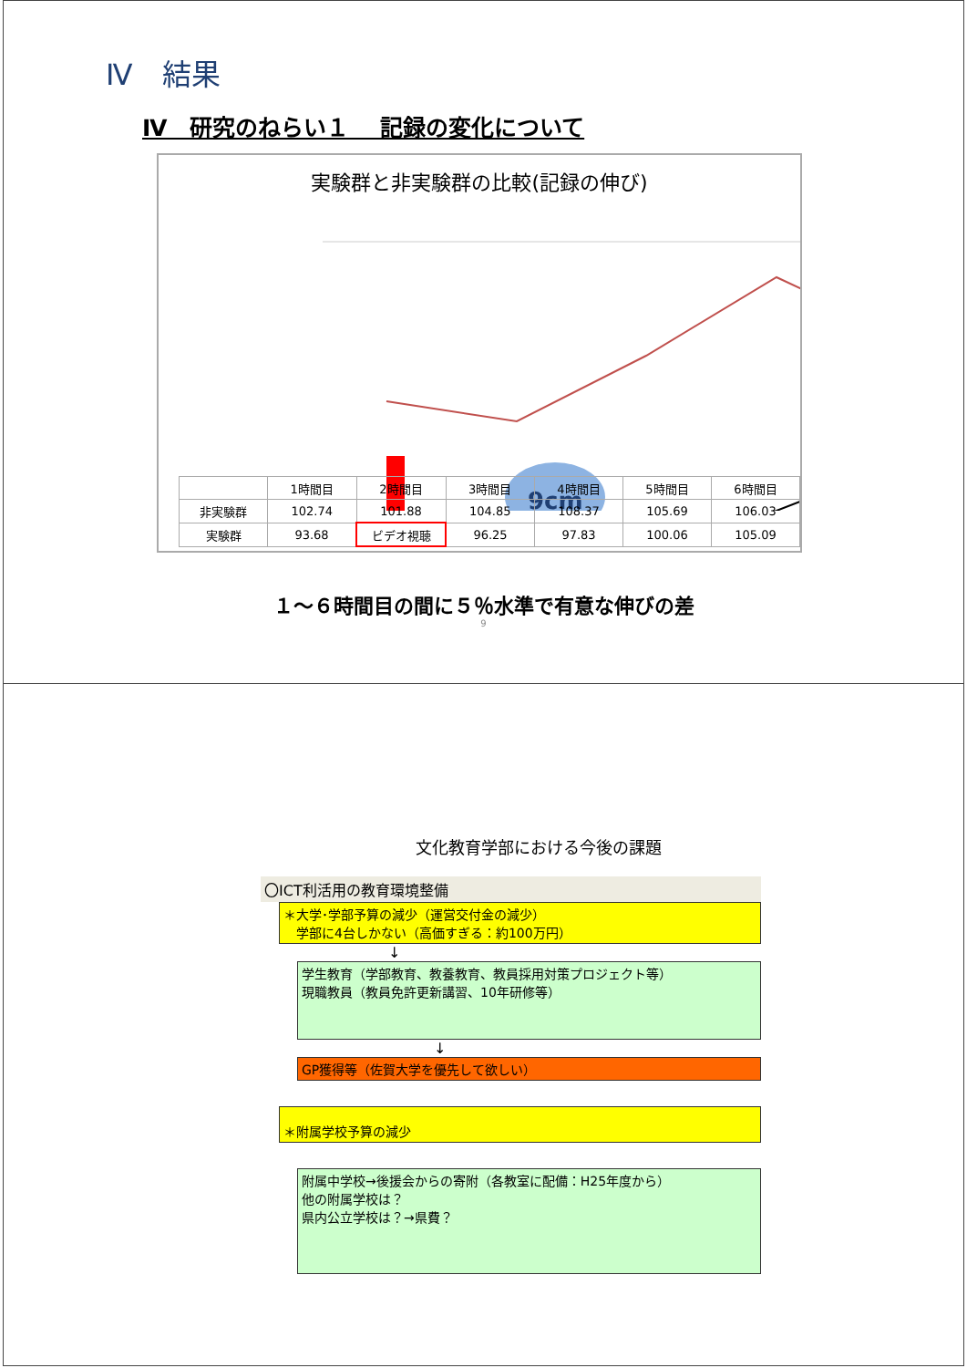Ⅳ　結果
Ⅳ　研究のねらい１　 記録の変化について
実験群と非実験群の比較(記録の伸び)
9cm
| | 1時間目 | 2時間目 | 3時間目 | 4時間目 | 5時間目 | 6時間目 |
| --- | --- | --- | --- | --- | --- | --- |
| 非実験群 | 102.74 | 101.88 | 104.85 | 108.37 | 105.69 | 106.03 |
| 実験群 | 93.68 | ビデオ視聴 | 96.25 | 97.83 | 100.06 | 105.09 |
１～６時間目の間に５％水準で有意な伸びの差
9
文化教育学部における今後の課題
〇ICT利活用の教育環境整備
＊大学･学部予算の減少（運営交付金の減少）
　学部に4台しかない（高価すぎる：約100万円）
↓
学生教育（学部教育、教養教育、教員採用対策プロジェクト等）
現職教員（教員免許更新講習、10年研修等）
↓
GP獲得等（佐賀大学を優先して欲しい）
＊附属学校予算の減少
附属中学校→後援会からの寄附（各教室に配備：H25年度から）
他の附属学校は？
県内公立学校は？→県費？